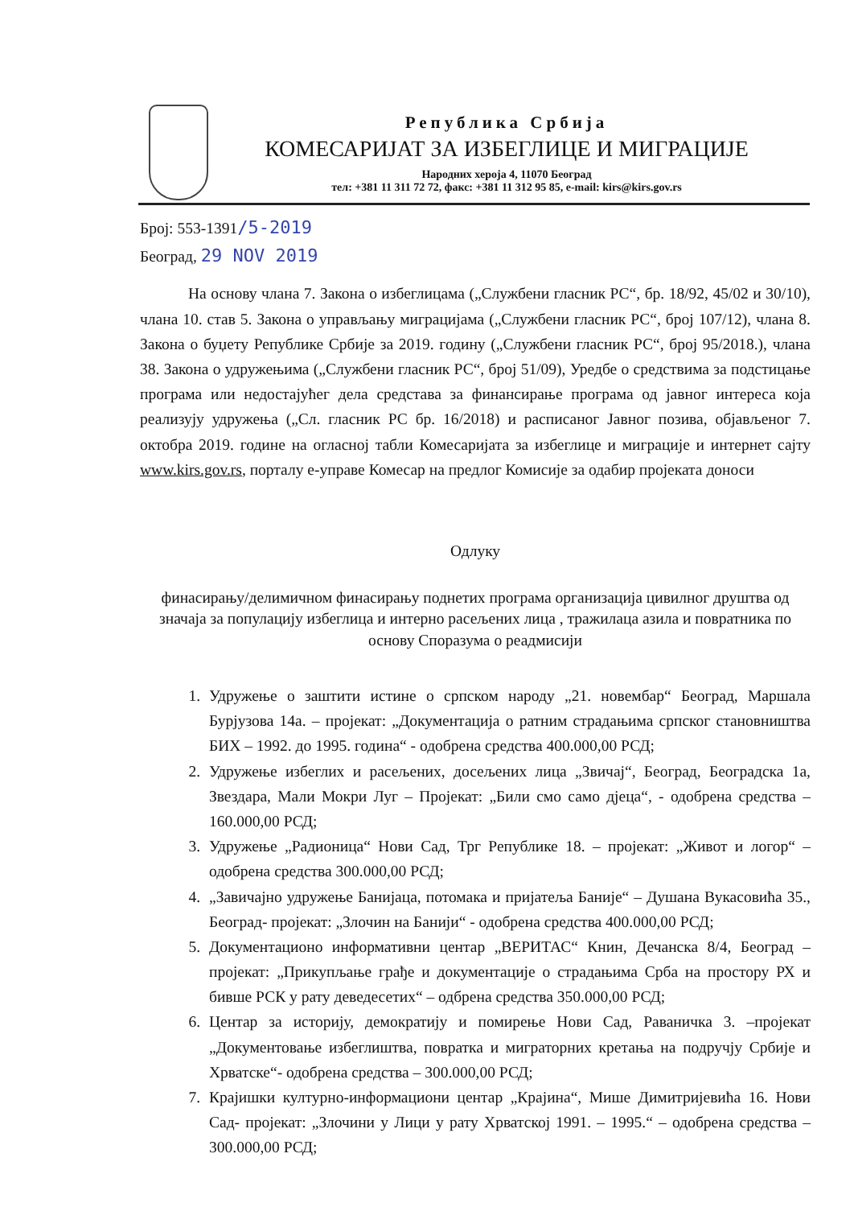Република Србија
КОМЕСАРИЈАТ ЗА ИЗБЕГЛИЦЕ И МИГРАЦИЈЕ
Народних хероја 4, 11070 Београд
тел: +381 11 311 72 72, факс: +381 11 312 95 85, e-mail: kirs@kirs.gov.rs
Број: 553-1391/5-2019
Београд, 29 NOV 2019
На основу члана 7. Закона о избеглицама („Службени гласник РС“, бр. 18/92, 45/02 и 30/10), члана 10. став 5. Закона о управљању миграцијама („Службени гласник РС“, број 107/12), члана 8. Закона о буџету Републике Србије за 2019. годину („Службени гласник РС“, број 95/2018.), члана 38. Закона о удружењима („Службени гласник РС“, број 51/09), Уредбе о средствима за подстицање програма или недостајућег дела средстава за финансирање програма од јавног интереса која реализују удружења („Сл. гласник РС бр. 16/2018) и расписаног Јавног позива, објављеног 7. октобра 2019. године на огласној табли Комесаријата за избеглице и миграције и интернет сајту www.kirs.gov.rs, порталу е-управе Комесар на предлог Комисије за одабир пројеката доноси
Одлуку
финасирању/делимичном финасирању поднетих програма организација цивилног друштва од значаја за популацију избеглица и интерно расељених лица , тражилаца азила и повратника по основу Споразума о реадмисији
1. Удружење о заштити истине о српском народу „21. новембар“ Београд, Маршала Бурјузова 14а. – пројекат: „Документација о ратним страдањима српског становништва БИХ – 1992. до 1995. година“ - одобрена средства 400.000,00 РСД;
2. Удружење избеглих и расељених, досељених лица „Звичај“, Београд, Београдска 1а, Звездара, Мали Мокри Луг – Пројекат: „Били смо само дјеца“, - одобрена средства – 160.000,00 РСД;
3. Удружење „Радионица“ Нови Сад, Трг Републике 18. – пројекат: „Живот и логор“ – одобрена средства 300.000,00 РСД;
4. „Завичајно удружење Банијаца, потомака и пријатеља Баније“ – Душана Вукасовића 35., Београд- пројекат: „Злочин на Банији“ - одобрена средства 400.000,00 РСД;
5. Документационо информативни центар „ВЕРИТАС“ Книн, Дечанска 8/4, Београд – пројекат: „Прикупљање грађе и документације о страдањима Срба на простору РХ и бивше РСК у рату деведесетих“ – одбрена средства 350.000,00 РСД;
6. Центар за историју, демократију и помирење Нови Сад, Раваничка 3. –пројекат „Документовање избеглиштва, повратка и миграторних кретања на подручју Србије и Хрватске“- одобрена средства – 300.000,00 РСД;
7. Крајишки културно-информациони центар „Крајина“, Мише Димитријевића 16. Нови Сад- пројекат: „Злочини у Лици у рату Хрватској 1991. – 1995.“ – одобрена средства – 300.000,00 РСД;